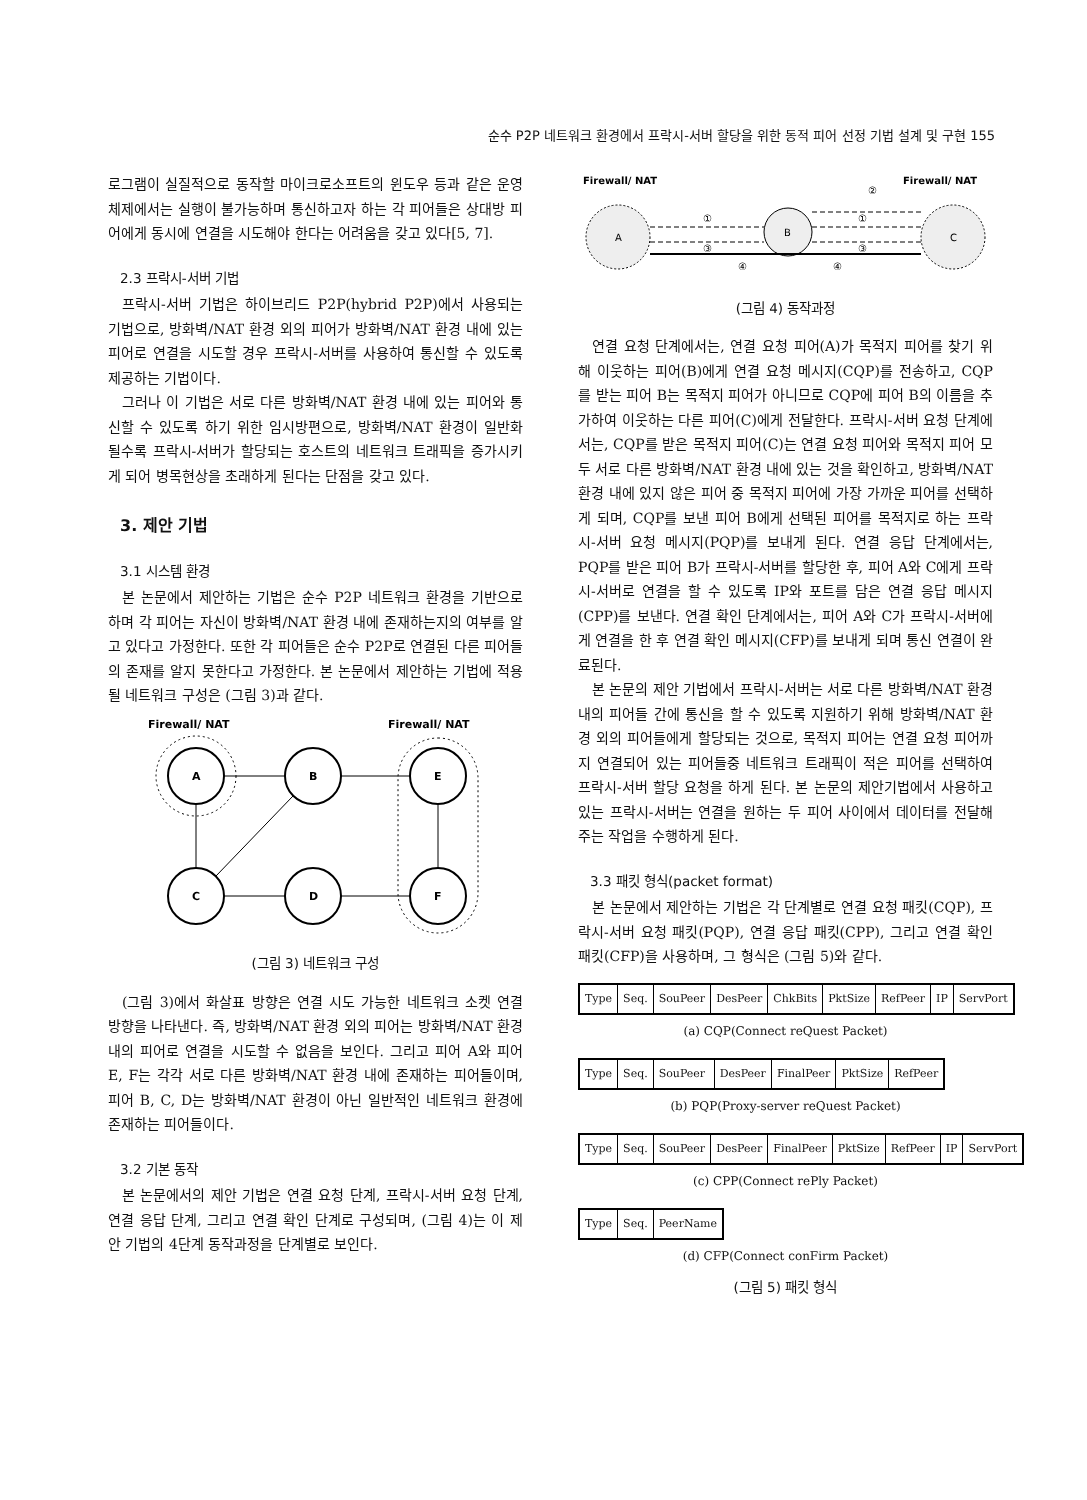순수 P2P 네트워크 환경에서 프락시-서버 할당을 위한 동적 피어 선정 기법 설계 및 구현 155
로그램이 실질적으로 동작할 마이크로소프트의 윈도우 등과 같은 운영체제에서는 실행이 불가능하며 통신하고자 하는 각 피어들은 상대방 피어에게 동시에 연결을 시도해야 한다는 어려움을 갖고 있다[5, 7].
2.3 프락시-서버 기법
프락시-서버 기법은 하이브리드 P2P(hybrid P2P)에서 사용되는 기법으로, 방화벽/NAT 환경 외의 피어가 방화벽/NAT 환경 내에 있는 피어로 연결을 시도할 경우 프락시-서버를 사용하여 통신할 수 있도록 제공하는 기법이다.
그러나 이 기법은 서로 다른 방화벽/NAT 환경 내에 있는 피어와 통신할 수 있도록 하기 위한 임시방편으로, 방화벽/NAT 환경이 일반화 될수록 프락시-서버가 할당되는 호스트의 네트워크 트래픽을 증가시키게 되어 병목현상을 초래하게 된다는 단점을 갖고 있다.
3. 제안 기법
3.1 시스템 환경
본 논문에서 제안하는 기법은 순수 P2P 네트워크 환경을 기반으로 하며 각 피어는 자신이 방화벽/NAT 환경 내에 존재하는지의 여부를 알고 있다고 가정한다. 또한 각 피어들은 순수 P2P로 연결된 다른 피어들의 존재를 알지 못한다고 가정한다. 본 논문에서 제안하는 기법에 적용될 네트워크 구성은 (그림 3)과 같다.
Firewall/ NAT
Firewall/ NAT
A
B
E
C
D
F
(그림 3) 네트워크 구성
(그림 3)에서 화살표 방향은 연결 시도 가능한 네트워크 소켓 연결 방향을 나타낸다. 즉, 방화벽/NAT 환경 외의 피어는 방화벽/NAT 환경 내의 피어로 연결을 시도할 수 없음을 보인다. 그리고 피어 A와 피어 E, F는 각각 서로 다른 방화벽/NAT 환경 내에 존재하는 피어들이며, 피어 B, C, D는 방화벽/NAT 환경이 아닌 일반적인 네트워크 환경에 존재하는 피어들이다.
3.2 기본 동작
본 논문에서의 제안 기법은 연결 요청 단계, 프락시-서버 요청 단계, 연결 응답 단계, 그리고 연결 확인 단계로 구성되며, (그림 4)는 이 제안 기법의 4단계 동작과정을 단계별로 보인다.
Firewall/ NAT
Firewall/ NAT
②
A
B
C
①
③
①
③
④
④
(그림 4) 동작과정
연결 요청 단계에서는, 연결 요청 피어(A)가 목적지 피어를 찾기 위해 이웃하는 피어(B)에게 연결 요청 메시지(CQP)를 전송하고, CQP를 받는 피어 B는 목적지 피어가 아니므로 CQP에 피어 B의 이름을 추가하여 이웃하는 다른 피어(C)에게 전달한다. 프락시-서버 요청 단계에서는, CQP를 받은 목적지 피어(C)는 연결 요청 피어와 목적지 피어 모두 서로 다른 방화벽/NAT 환경 내에 있는 것을 확인하고, 방화벽/NAT 환경 내에 있지 않은 피어 중 목적지 피어에 가장 가까운 피어를 선택하게 되며, CQP를 보낸 피어 B에게 선택된 피어를 목적지로 하는 프락시-서버 요청 메시지(PQP)를 보내게 된다. 연결 응답 단계에서는, PQP를 받은 피어 B가 프락시-서버를 할당한 후, 피어 A와 C에게 프락시-서버로 연결을 할 수 있도록 IP와 포트를 담은 연결 응답 메시지(CPP)를 보낸다. 연결 확인 단계에서는, 피어 A와 C가 프락시-서버에게 연결을 한 후 연결 확인 메시지(CFP)를 보내게 되며 통신 연결이 완료된다.
본 논문의 제안 기법에서 프락시-서버는 서로 다른 방화벽/NAT 환경 내의 피어들 간에 통신을 할 수 있도록 지원하기 위해 방화벽/NAT 환경 외의 피어들에게 할당되는 것으로, 목적지 피어는 연결 요청 피어까지 연결되어 있는 피어들중 네트워크 트래픽이 적은 피어를 선택하여 프락시-서버 할당 요청을 하게 된다. 본 논문의 제안기법에서 사용하고 있는 프락시-서버는 연결을 원하는 두 피어 사이에서 데이터를 전달해주는 작업을 수행하게 된다.
3.3 패킷 형식(packet format)
본 논문에서 제안하는 기법은 각 단계별로 연결 요청 패킷(CQP), 프락시-서버 요청 패킷(PQP), 연결 응답 패킷(CPP), 그리고 연결 확인 패킷(CFP)을 사용하며, 그 형식은 (그림 5)와 같다.
| Type | Seq. | SouPeer | DesPeer | ChkBits | PktSize | RefPeer | IP | ServPort |
(a) CQP(Connect reQuest Packet)
| Type | Seq. | SouPeer | DesPeer | FinalPeer | PktSize | RefPeer |
(b) PQP(Proxy-server reQuest Packet)
| Type | Seq. | SouPeer | DesPeer | FinalPeer | PktSize | RefPeer | IP | ServPort |
(c) CPP(Connect rePly Packet)
| Type | Seq. | PeerName |
(d) CFP(Connect conFirm Packet)
(그림 5) 패킷 형식